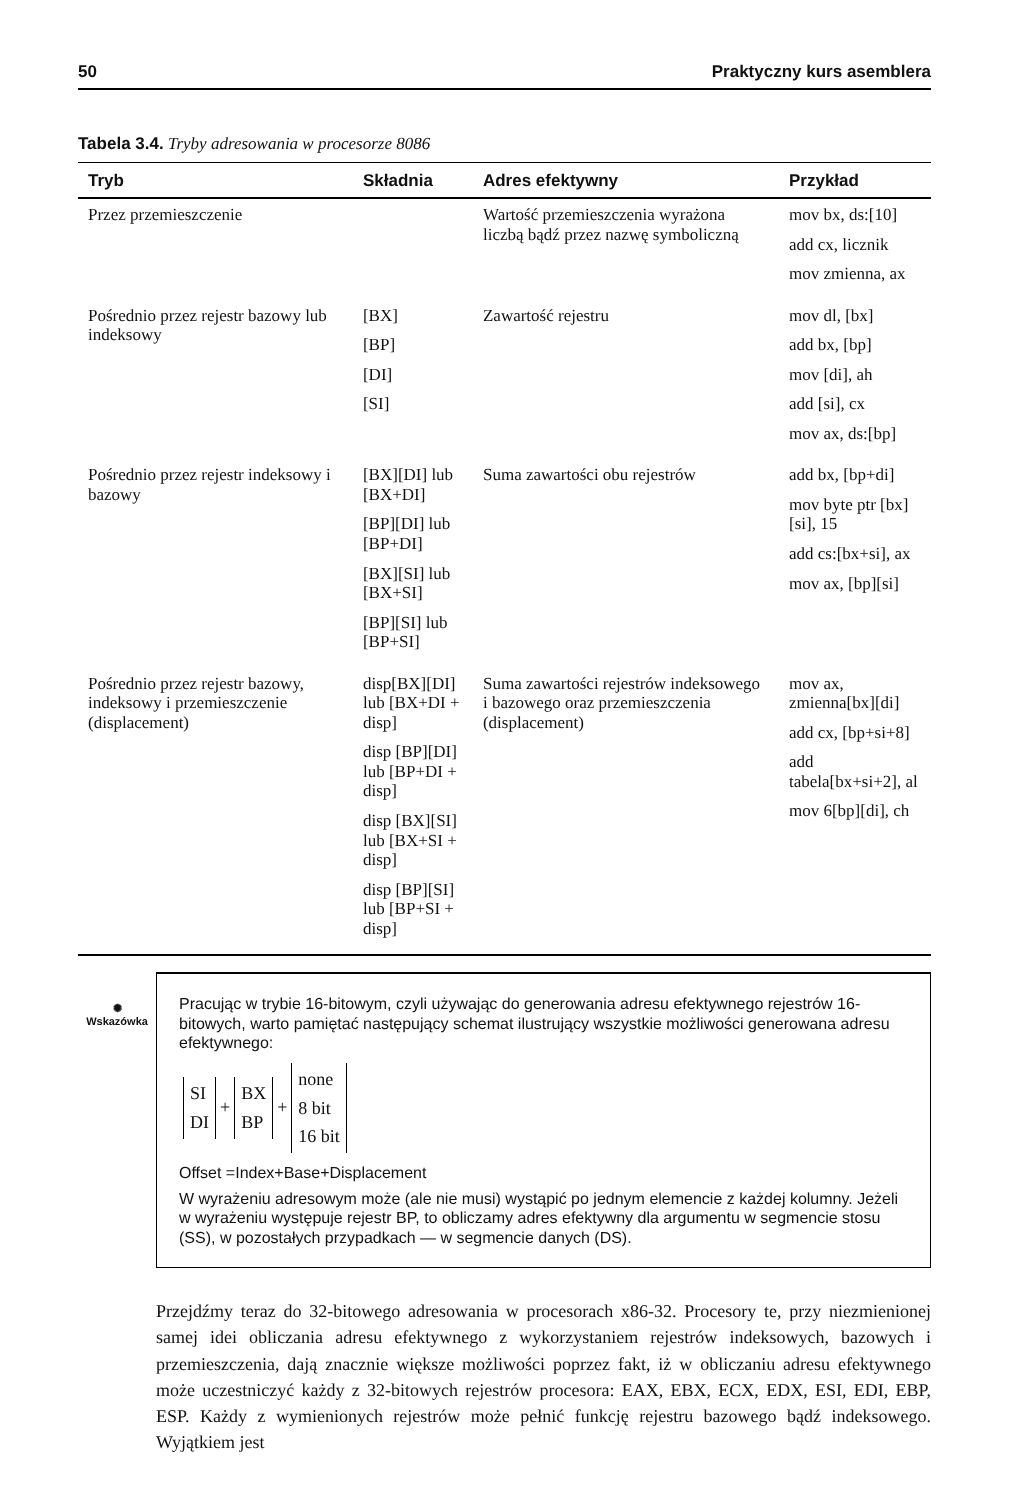50 Praktyczny kurs asemblera
Tabela 3.4. Tryby adresowania w procesorze 8086
| Tryb | Składnia | Adres efektywny | Przykład |
| --- | --- | --- | --- |
| Przez przemieszczenie | | Wartość przemieszczenia wyrażona liczbą bądź przez nazwę symboliczną | mov bx, ds:[10] add cx, licznik mov zmienna, ax |
| Pośrednio przez rejestr bazowy lub indeksowy | [BX] [BP] [DI] [SI] | Zawartość rejestru | mov dl, [bx] add bx, [bp] mov [di], ah add [si], cx mov ax, ds:[bp] |
| Pośrednio przez rejestr indeksowy i bazowy | [BX][DI] lub [BX+DI] [BP][DI] lub [BP+DI] [BX][SI] lub [BX+SI] [BP][SI] lub [BP+SI] | Suma zawartości obu rejestrów | add bx, [bp+di] mov byte ptr [bx][si], 15 add cs:[bx+si], ax mov ax, [bp][si] |
| Pośrednio przez rejestr bazowy, indeksowy i przemieszczenie (displacement) | disp[BX][DI] lub [BX+DI + disp] disp [BP][DI] lub [BP+DI + disp] disp [BX][SI] lub [BX+SI + disp] disp [BP][SI] lub [BP+SI + disp] | Suma zawartości rejestrów indeksowego i bazowego oraz przemieszczenia (displacement) | mov ax, zmienna[bx][di] add cx, [bp+si+8] add tabela[bx+si+2], al mov 6[bp][di], ch |
✺
Wskazówka
Pracując w trybie 16-bitowym, czyli używając do generowania adresu efektywnego rejestrów 16-bitowych, warto pamiętać następujący schemat ilustrujący wszystkie możliwości generowana adresu efektywnego:
SI
DI
+
BX
BP
+
none
8 bit
16 bit
Offset =Index+Base+Displacement
W wyrażeniu adresowym może (ale nie musi) wystąpić po jednym elemencie z każdej kolumny. Jeżeli w wyrażeniu występuje rejestr BP, to obliczamy adres efektywny dla argumentu w segmencie stosu (SS), w pozostałych przypadkach — w segmencie danych (DS).
Przejdźmy teraz do 32-bitowego adresowania w procesorach x86-32. Procesory te, przy niezmienionej samej idei obliczania adresu efektywnego z wykorzystaniem rejestrów indeksowych, bazowych i przemieszczenia, dają znacznie większe możliwości poprzez fakt, iż w obliczaniu adresu efektywnego może uczestniczyć każdy z 32-bitowych rejestrów procesora: EAX, EBX, ECX, EDX, ESI, EDI, EBP, ESP. Każdy z wymienionych rejestrów może pełnić funkcję rejestru bazowego bądź indeksowego. Wyjątkiem jest